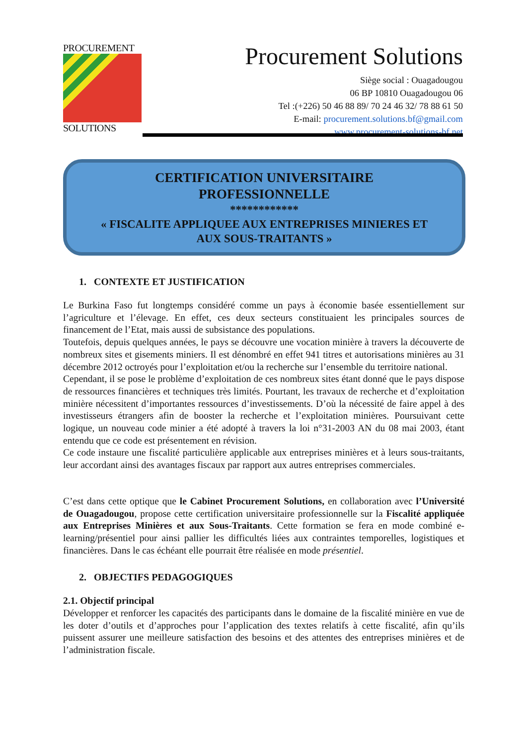PROCUREMENT
SOLUTIONS
Procurement Solutions
Siège social : Ouagadougou
06 BP 10810 Ouagadougou 06
Tel :(+226) 50 46 88 89/ 70 24 46 32/ 78 88 61 50
E-mail: procurement.solutions.bf@gmail.com
www.procurement-solutions-bf.net
CERTIFICATION UNIVERSITAIRE
PROFESSIONNELLE
************
« FISCALITE APPLIQUEE AUX ENTREPRISES MINIERES ET
AUX SOUS-TRAITANTS »
1. CONTEXTE ET JUSTIFICATION
Le Burkina Faso fut longtemps considéré comme un pays à économie basée essentiellement sur l’agriculture et l’élevage. En effet, ces deux secteurs constituaient les principales sources de financement de l’Etat, mais aussi de subsistance des populations.
Toutefois, depuis quelques années, le pays se découvre une vocation minière à travers la découverte de nombreux sites et gisements miniers. Il est dénombré en effet 941 titres et autorisations minières au 31 décembre 2012 octroyés pour l’exploitation et/ou la recherche sur l’ensemble du territoire national.
Cependant, il se pose le problème d’exploitation de ces nombreux sites étant donné que le pays dispose de ressources financières et techniques très limités. Pourtant, les travaux de recherche et d’exploitation minière nécessitent d’importantes ressources d’investissements. D’où la nécessité de faire appel à des investisseurs étrangers afin de booster la recherche et l’exploitation minières. Poursuivant cette logique, un nouveau code minier a été adopté à travers la loi n°31-2003 AN du 08 mai 2003, étant entendu que ce code est présentement en révision.
Ce code instaure une fiscalité particulière applicable aux entreprises minières et à leurs sous-traitants, leur accordant ainsi des avantages fiscaux par rapport aux autres entreprises commerciales.
C’est dans cette optique que le Cabinet Procurement Solutions, en collaboration avec l’Université de Ouagadougou, propose cette certification universitaire professionnelle sur la Fiscalité appliquée aux Entreprises Minières et aux Sous-Traitants. Cette formation se fera en mode combiné e-learning/présentiel pour ainsi pallier les difficultés liées aux contraintes temporelles, logistiques et financières. Dans le cas échéant elle pourrait être réalisée en mode présentiel.
2. OBJECTIFS PEDAGOGIQUES
2.1. Objectif principal
Développer et renforcer les capacités des participants dans le domaine de la fiscalité minière en vue de les doter d’outils et d’approches pour l’application des textes relatifs à cette fiscalité, afin qu’ils puissent assurer une meilleure satisfaction des besoins et des attentes des entreprises minières et de l’administration fiscale.